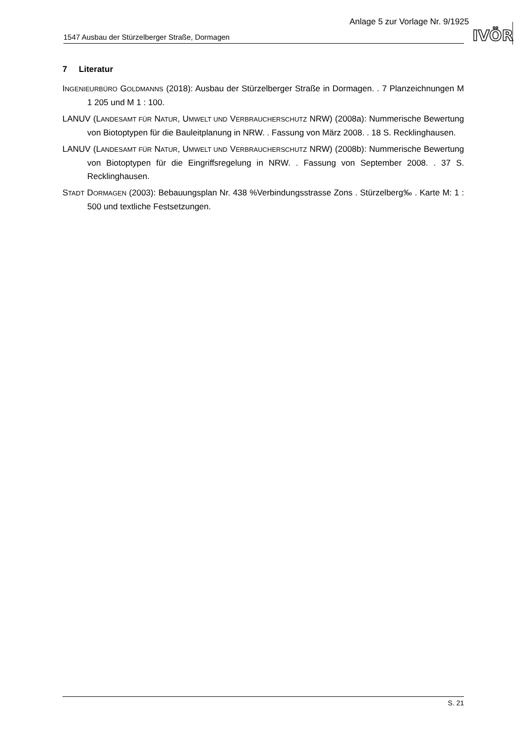Anlage 5 zur Vorlage Nr. 9/1925
1547 Ausbau der Stürzelberger Straße, Dormagen
IVÖR
7 Literatur
INGENIEURBÜRO GOLDMANNS (2018): Ausbau der Stürzelberger Straße in Dormagen. . 7 Planzeichnungen M 1 205 und M 1 : 100.
LANUV (LANDESAMT FÜR NATUR, UMWELT UND VERBRAUCHERSCHUTZ NRW) (2008a): Nummerische Bewertung von Biotoptypen für die Bauleitplanung in NRW. . Fassung von März 2008. . 18 S. Recklinghausen.
LANUV (LANDESAMT FÜR NATUR, UMWELT UND VERBRAUCHERSCHUTZ NRW) (2008b): Nummerische Bewertung von Biotoptypen für die Eingriffsregelung in NRW. . Fassung von September 2008. . 37 S. Recklinghausen.
STADT DORMAGEN (2003): Bebauungsplan Nr. 438 %Verbindungsstrasse Zons . Stürzelberg‰ . Karte M: 1 : 500 und textliche Festsetzungen.
S. 21